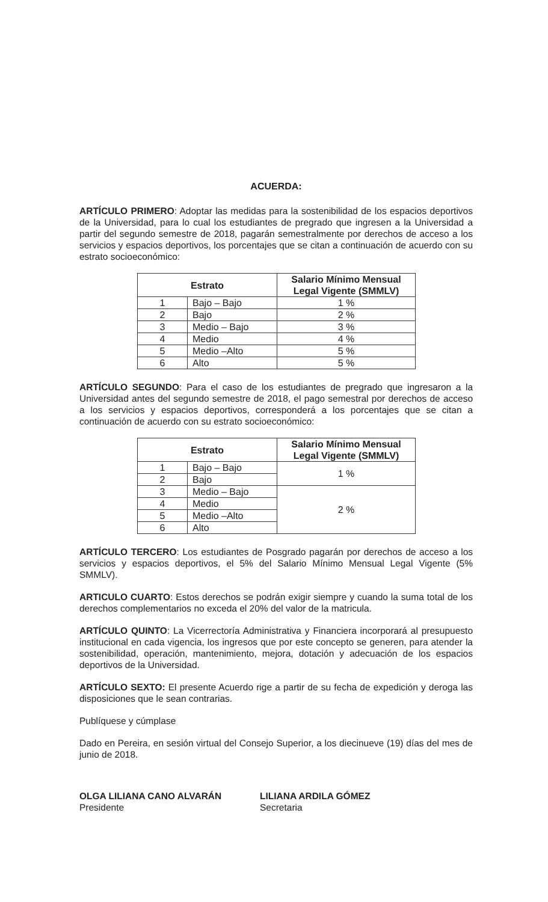ACUERDA:
ARTÍCULO PRIMERO: Adoptar las medidas para la sostenibilidad de los espacios deportivos de la Universidad, para lo cual los estudiantes de pregrado que ingresen a la Universidad a partir del segundo semestre de 2018, pagarán semestralmente por derechos de acceso a los servicios y espacios deportivos, los porcentajes que se citan a continuación de acuerdo con su estrato socioeconómico:
| Estrato | | Salario Mínimo Mensual Legal Vigente (SMMLV) |
| --- | --- | --- |
| 1 | Bajo – Bajo | 1 % |
| 2 | Bajo | 2 % |
| 3 | Medio – Bajo | 3 % |
| 4 | Medio | 4 % |
| 5 | Medio –Alto | 5 % |
| 6 | Alto | 5 % |
ARTÍCULO SEGUNDO: Para el caso de los estudiantes de pregrado que ingresaron a la Universidad antes del segundo semestre de 2018, el pago semestral por derechos de acceso a los servicios y espacios deportivos, corresponderá a los porcentajes que se citan a continuación de acuerdo con su estrato socioeconómico:
| Estrato | | Salario Mínimo Mensual Legal Vigente (SMMLV) |
| --- | --- | --- |
| 1 | Bajo – Bajo | 1 % |
| 2 | Bajo | |
| 3 | Medio – Bajo | 2 % |
| 4 | Medio | |
| 5 | Medio –Alto | |
| 6 | Alto | |
ARTÍCULO TERCERO: Los estudiantes de Posgrado pagarán por derechos de acceso a los servicios y espacios deportivos, el 5% del Salario Mínimo Mensual Legal Vigente (5% SMMLV).
ARTICULO CUARTO: Estos derechos se podrán exigir siempre y cuando la suma total de los derechos complementarios no exceda el 20% del valor de la matricula.
ARTÍCULO QUINTO: La Vicerrectoría Administrativa y Financiera incorporará al presupuesto institucional en cada vigencia, los ingresos que por este concepto se generen, para atender la sostenibilidad, operación, mantenimiento, mejora, dotación y adecuación de los espacios deportivos de la Universidad.
ARTÍCULO SEXTO: El presente Acuerdo rige a partir de su fecha de expedición y deroga las disposiciones que le sean contrarias.
Publíquese y cúmplase
Dado en Pereira, en sesión virtual del Consejo Superior, a los diecinueve (19) días del mes de junio de 2018.
OLGA LILIANA CANO ALVARÁN
Presidente
LILIANA ARDILA GÓMEZ
Secretaria